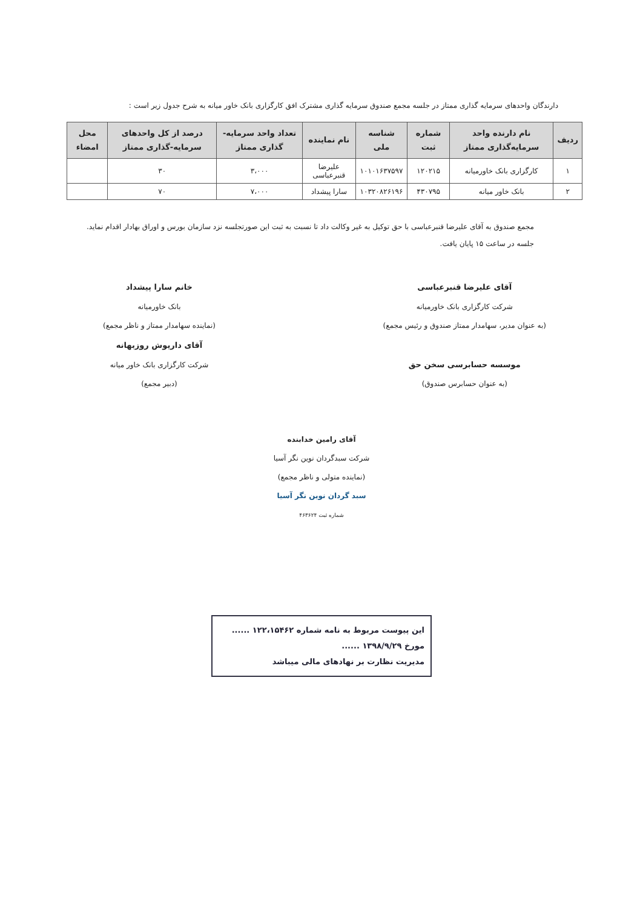دارندگان واحدهای سرمایه گذاری ممتاز در جلسه مجمع صندوق سرمایه گذاری مشترک افق کارگزاری بانک خاور میانه به شرح جدول زیر است :
| ردیف | نام دارنده واحد سرمایه‌گذاری ممتاز | شماره ثبت | شناسه ملی | نام نماینده | تعداد واحد سرمایه-گذاری ممتاز | درصد از کل واحدهای سرمایه-گذاری ممتاز | محل امضاء |
| --- | --- | --- | --- | --- | --- | --- | --- |
| ۱ | کارگزاری بانک خاورمیانه | ۱۲۰۲۱۵ | ۱۰۱۰۱۶۳۷۵۹۷ | علیرضا قنبرعباسی | ۳،۰۰۰ | ۳۰ | |
| ۲ | بانک خاور میانه | ۴۳۰۷۹۵ | ۱۰۳۲۰۸۲۶۱۹۶ | سارا پیشداد | ۷،۰۰۰ | ۷۰ | |
مجمع صندوق به آقای علیرضا قنبرعباسی با حق توکیل به غیر وکالت داد تا نسبت به ثبت این صورتجلسه نزد سازمان بورس و اوراق بهادار اقدام نماید.
جلسه در ساعت ۱۵ پایان یافت.
آقای علیرضا قنبرعباسی
شرکت کارگزاری بانک خاورمیانه
(به عنوان مدیر، سهامدار ممتاز صندوق و رئیس مجمع)
موسسه حسابرسی سخن حق
(به عنوان حسابرس صندوق)
خانم سارا پیشداد
بانک خاورمیانه
(نماینده سهامدار ممتاز و ناظر مجمع)
آقای داریوش روزبهانه
شرکت کارگزاری بانک خاور میانه
(دبیر مجمع)
آقای رامین خدابنده
شرکت سبدگردان نوین نگر آسیا
(نماینده متولی و ناظر مجمع)
سبد گردان نوین نگر آسیا
شماره ثبت ۴۶۳۶۲۴
این پیوست مربوط به نامه شماره ۱۲۲،۱۵۴۶۲ ......
مورخ ۱۳۹۸/۹/۲۹ ......
مدیریت نظارت بر نهادهای مالی میباشد